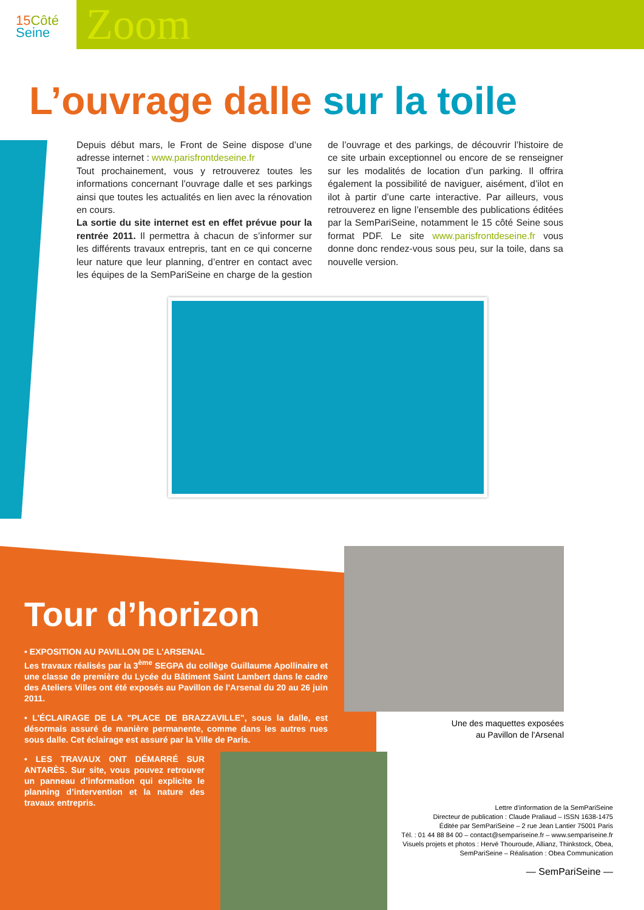15 Côté
Seine
Zoom
L’ouvrage dalle sur la toile
Depuis début mars, le Front de Seine dispose d’une adresse internet : www.parisfrontdeseine.fr
Tout prochainement, vous y retrouverez toutes les informations concernant l’ouvrage dalle et ses parkings ainsi que toutes les actualités en lien avec la rénovation en cours.
La sortie du site internet est en effet prévue pour la rentrée 2011. Il permettra à chacun de s’informer sur les différents travaux entrepris, tant en ce qui concerne leur nature que leur planning, d’entrer en contact avec les équipes de la SemPariSeine en charge de la gestion de l’ouvrage et des parkings, de découvrir l’histoire de ce site urbain exceptionnel ou encore de se renseigner sur les modalités de location d’un parking. Il offrira également la possibilité de naviguer, aisément, d’ilot en ilot à partir d’une carte interactive. Par ailleurs, vous retrouverez en ligne l’ensemble des publications éditées par la SemPariSeine, notamment le 15 côté Seine sous format PDF. Le site www.parisfrontdeseine.fr vous donne donc rendez-vous sous peu, sur la toile, dans sa nouvelle version.
Tour d’horizon
• EXPOSITION AU PAVILLON DE L'ARSENAL
Les travaux réalisés par la 3<sup>ème</sup> SEGPA du collège Guillaume Apollinaire et une classe de première du Lycée du Bâtiment Saint Lambert dans le cadre des Ateliers Villes ont été exposés au Pavillon de l'Arsenal du 20 au 26 juin 2011.
• L'ÉCLAIRAGE DE LA "PLACE DE BRAZZAVILLE", sous la dalle, est désormais assuré de manière permanente, comme dans les autres rues sous dalle. Cet éclairage est assuré par la Ville de Paris.
• LES TRAVAUX ONT DÉMARRÉ SUR ANTARÈS. Sur site, vous pouvez retrouver un panneau d’information qui explicite le planning d’intervention et la nature des travaux entrepris.
Une des maquettes exposées
au Pavillon de l'Arsenal
Lettre d’information de la SemPariSeine
Directeur de publication : Claude Praliaud – ISSN 1638-1475
Éditée par SemPariSeine – 2 rue Jean Lantier 75001 Paris
Tél. : 01 44 88 84 00 – contact@sempariseine.fr – www.sempariseine.fr
Visuels projets et photos : Hervé Thouroude, Allianz, Thinkstock, Obea, SemPariSeine – Réalisation : Obea Communication
— SemPariSeine —